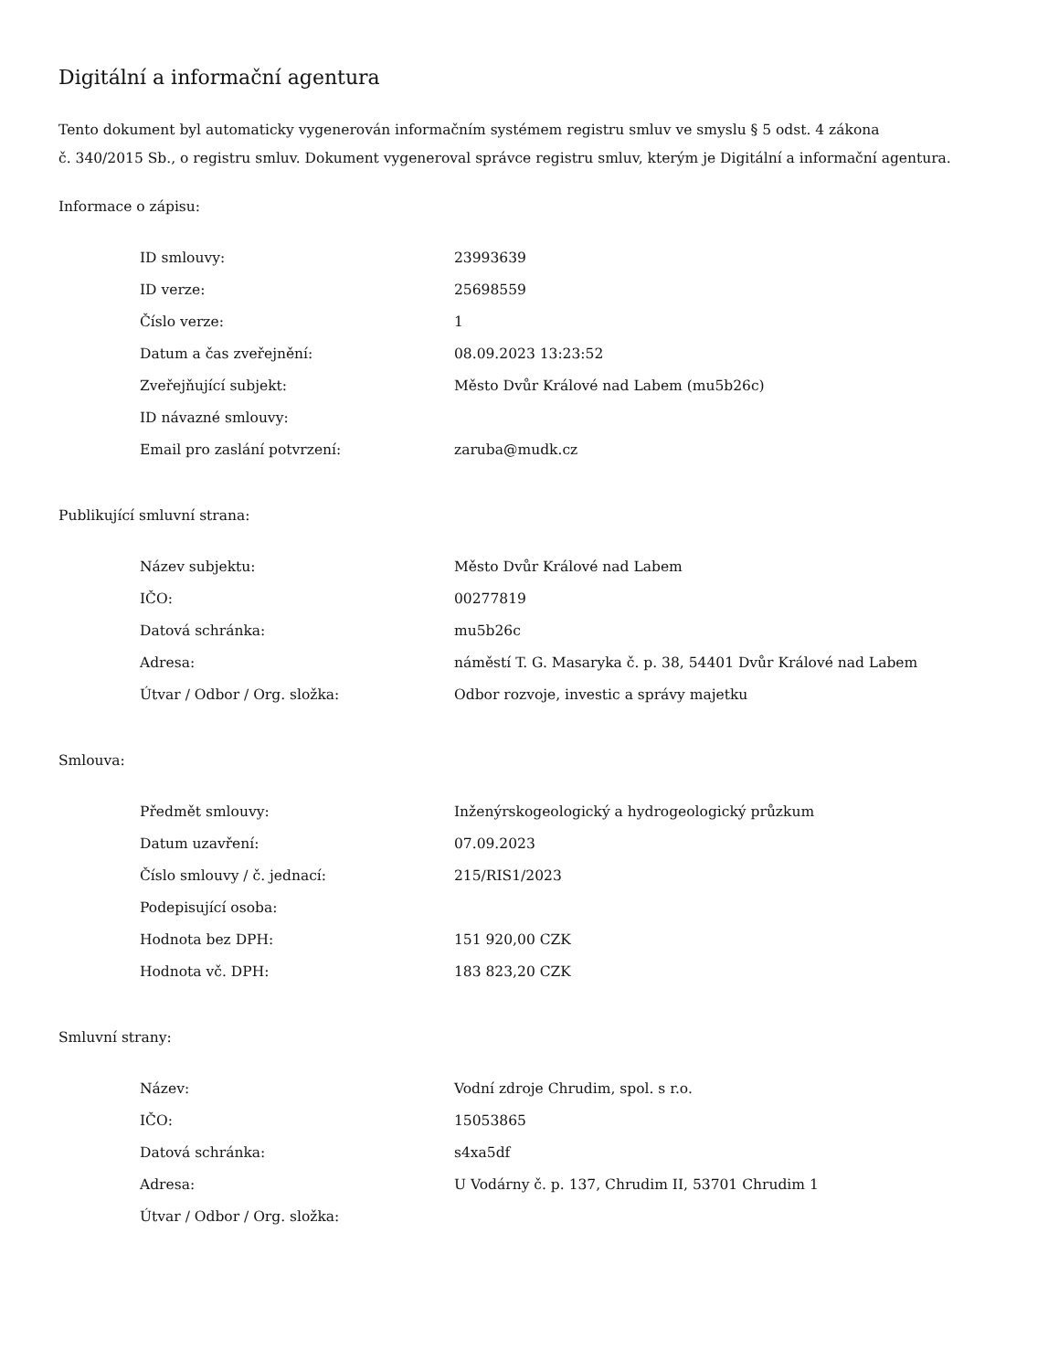Digitální a informační agentura
Tento dokument byl automaticky vygenerován informačním systémem registru smluv ve smyslu § 5 odst. 4 zákona
č. 340/2015 Sb., o registru smluv. Dokument vygeneroval správce registru smluv, kterým je Digitální a informační agentura.
Informace o zápisu:
| ID smlouvy: | 23993639 |
| ID verze: | 25698559 |
| Číslo verze: | 1 |
| Datum a čas zveřejnění: | 08.09.2023 13:23:52 |
| Zveřejňující subjekt: | Město Dvůr Králové nad Labem (mu5b26c) |
| ID návazné smlouvy: | |
| Email pro zaslání potvrzení: | zaruba@mudk.cz |
Publikující smluvní strana:
| Název subjektu: | Město Dvůr Králové nad Labem |
| IČO: | 00277819 |
| Datová schránka: | mu5b26c |
| Adresa: | náměstí T. G. Masaryka č. p. 38, 54401 Dvůr Králové nad Labem |
| Útvar / Odbor / Org. složka: | Odbor rozvoje, investic a správy majetku |
Smlouva:
| Předmět smlouvy: | Inženýrskogeologický a hydrogeologický průzkum |
| Datum uzavření: | 07.09.2023 |
| Číslo smlouvy / č. jednací: | 215/RIS1/2023 |
| Podepisující osoba: | |
| Hodnota bez DPH: | 151 920,00 CZK |
| Hodnota vč. DPH: | 183 823,20 CZK |
Smluvní strany:
| Název: | Vodní zdroje Chrudim, spol. s r.o. |
| IČO: | 15053865 |
| Datová schránka: | s4xa5df |
| Adresa: | U Vodárny č. p. 137, Chrudim II, 53701 Chrudim 1 |
| Útvar / Odbor / Org. složka: | |